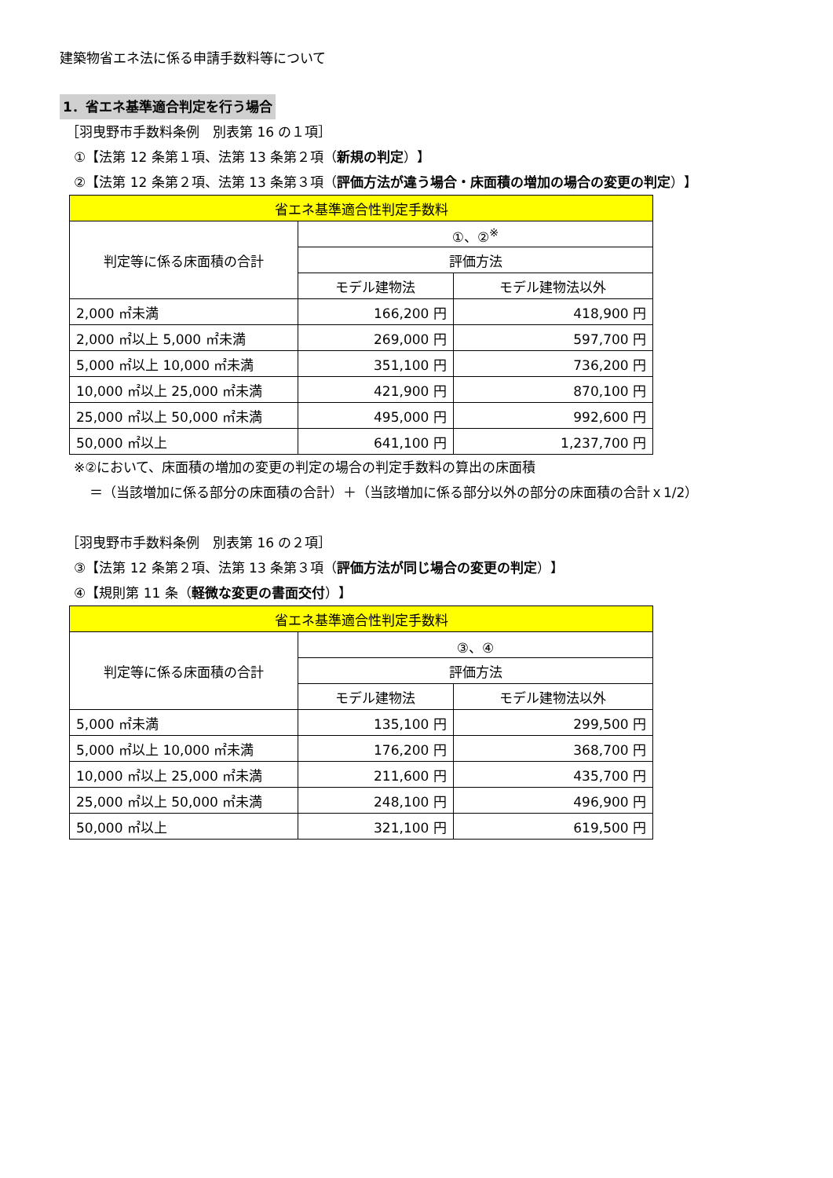建築物省エネ法に係る申請手数料等について
1．省エネ基準適合判定を行う場合
［羽曳野市手数料条例　別表第 16 の１項］
①【法第 12 条第１項、法第 13 条第２項（新規の判定）】
②【法第 12 条第２項、法第 13 条第３項（評価方法が違う場合・床面積の増加の場合の変更の判定）】
| 省エネ基準適合性判定手数料 | | |
| --- | --- | --- |
| 判定等に係る床面積の合計 | ①、②<sup>※</sup> | |
| | 評価方法 | |
| | モデル建物法 | モデル建物法以外 |
| 2,000 ㎡未満 | 166,200 円 | 418,900 円 |
| 2,000 ㎡以上 5,000 ㎡未満 | 269,000 円 | 597,700 円 |
| 5,000 ㎡以上 10,000 ㎡未満 | 351,100 円 | 736,200 円 |
| 10,000 ㎡以上 25,000 ㎡未満 | 421,900 円 | 870,100 円 |
| 25,000 ㎡以上 50,000 ㎡未満 | 495,000 円 | 992,600 円 |
| 50,000 ㎡以上 | 641,100 円 | 1,237,700 円 |
※②において、床面積の増加の変更の判定の場合の判定手数料の算出の床面積
＝（当該増加に係る部分の床面積の合計）＋（当該増加に係る部分以外の部分の床面積の合計ｘ1/2）
［羽曳野市手数料条例　別表第 16 の２項］
③【法第 12 条第２項、法第 13 条第３項（評価方法が同じ場合の変更の判定）】
④【規則第 11 条（軽微な変更の書面交付）】
| 省エネ基準適合性判定手数料 | | |
| --- | --- | --- |
| 判定等に係る床面積の合計 | ③、④ | |
| | 評価方法 | |
| | モデル建物法 | モデル建物法以外 |
| 5,000 ㎡未満 | 135,100 円 | 299,500 円 |
| 5,000 ㎡以上 10,000 ㎡未満 | 176,200 円 | 368,700 円 |
| 10,000 ㎡以上 25,000 ㎡未満 | 211,600 円 | 435,700 円 |
| 25,000 ㎡以上 50,000 ㎡未満 | 248,100 円 | 496,900 円 |
| 50,000 ㎡以上 | 321,100 円 | 619,500 円 |